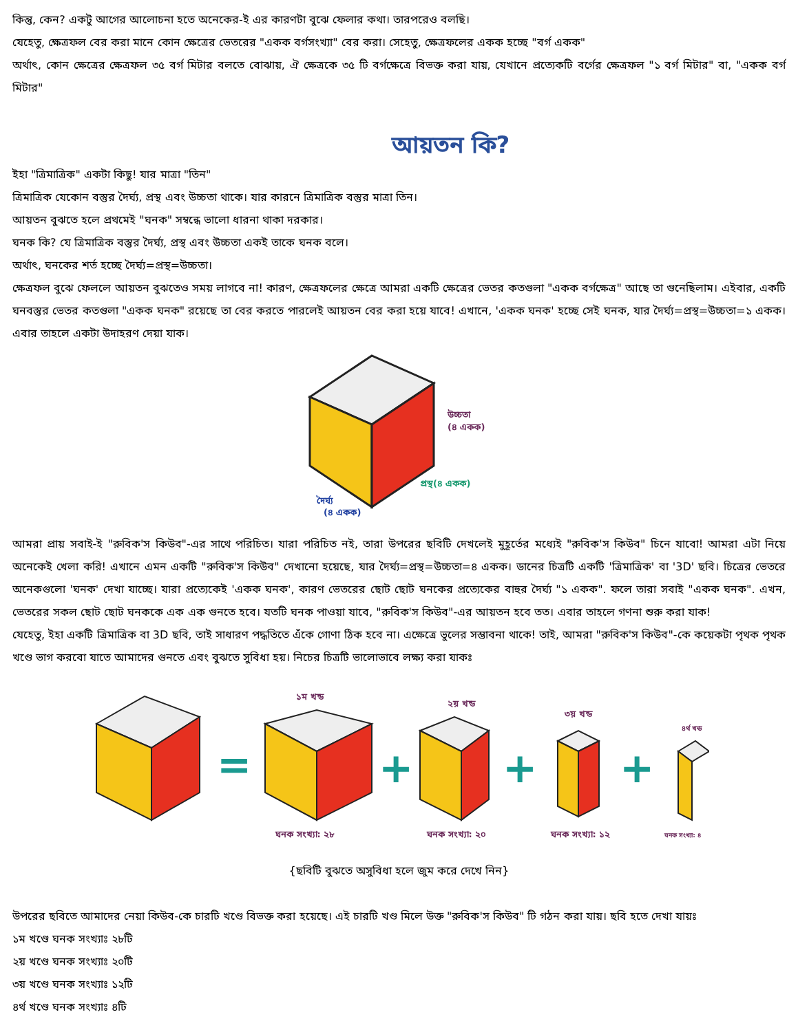কিন্তু, কেন? একটু আগের আলোচনা হতে অনেকের-ই এর কারণটা বুঝে ফেলার কথা। তারপরেও বলছি।
যেহেতু, ক্ষেত্রফল বের করা মানে কোন ক্ষেত্রের ভেতরের "একক বর্গসংখ্যা" বের করা। সেহেতু, ক্ষেত্রফলের একক হচ্ছে "বর্গ একক"
অর্থাৎ, কোন ক্ষেত্রের ক্ষেত্রফল ৩৫ বর্গ মিটার বলতে বোঝায়, ঐ ক্ষেত্রকে ৩৫ টি বর্গক্ষেত্রে বিভক্ত করা যায়, যেখানে প্রত্যেকটি বর্গের ক্ষেত্রফল "১ বর্গ মিটার" বা, "একক বর্গ মিটার"
আয়তন কি?
ইহা "ত্রিমাত্রিক" একটা কিছু! যার মাত্রা "তিন"
ত্রিমাত্রিক যেকোন বস্তুর দৈর্ঘ্য, প্রস্থ এবং উচ্চতা থাকে। যার কারনে ত্রিমাত্রিক বস্তুর মাত্রা তিন।
আয়তন বুঝতে হলে প্রথমেই "ঘনক" সম্বন্ধে ভালো ধারনা থাকা দরকার।
ঘনক কি? যে ত্রিমাত্রিক বস্তুর দৈর্ঘ্য, প্রস্থ এবং উচ্চতা একই তাকে ঘনক বলে।
অর্থাৎ, ঘনকের শর্ত হচ্ছে দৈর্ঘ্য=প্রস্থ=উচ্চতা।
ক্ষেত্রফল বুঝে ফেললে আয়তন বুঝতেও সময় লাগবে না! কারণ, ক্ষেত্রফলের ক্ষেত্রে আমরা একটি ক্ষেত্রের ভেতর কতগুলা "একক বর্গক্ষেত্র" আছে তা গুনেছিলাম। এইবার, একটি ঘনবস্তুর ভেতর কতগুলা "একক ঘনক" রয়েছে তা বের করতে পারলেই আয়তন বের করা হয়ে যাবে! এখানে, 'একক ঘনক' হচ্ছে সেই ঘনক, যার দৈর্ঘ্য=প্রস্থ=উচ্চতা=১ একক। এবার তাহলে একটা উদাহরণ দেয়া যাক।
উচ্চতা
(৪ একক)
প্রস্থ(৪ একক)
দৈর্ঘ্য
(৪ একক)
আমরা প্রায় সবাই-ই "রুবিক'স কিউব"-এর সাথে পরিচিত। যারা পরিচিত নই, তারা উপরের ছবিটি দেখলেই মুহূর্তের মধ্যেই "রুবিক'স কিউব" চিনে যাবো! আমরা এটা নিয়ে অনেকেই খেলা করি! এখানে এমন একটি "রুবিক'স কিউব" দেখানো হয়েছে, যার দৈর্ঘ্য=প্রস্থ=উচ্চতা=৪ একক। ডানের চিত্রটি একটি 'ত্রিমাত্রিক' বা '3D' ছবি। চিত্রের ভেতরে অনেকগুলো 'ঘনক' দেখা যাচ্ছে। যারা প্রত্যেকেই 'একক ঘনক', কারণ ভেতরের ছোট ছোট ঘনকের প্রত্যেকের বাহুর দৈর্ঘ্য "১ একক". ফলে তারা সবাই "একক ঘনক". এখন, ভেতরের সকল ছোট ছোট ঘনককে এক এক গুনতে হবে। যতটি ঘনক পাওয়া যাবে, "রুবিক'স কিউব"-এর আয়তন হবে তত। এবার তাহলে গণনা শুরু করা যাক!
যেহেতু, ইহা একটি ত্রিমাত্রিক বা 3D ছবি, তাই সাধারণ পদ্ধতিতে এঁকে গোণা ঠিক হবে না। এক্ষেত্রে ভুলের সম্ভাবনা থাকে! তাই, আমরা "রুবিক'স কিউব"-কে কয়েকটা পৃথক পৃথক খণ্ডে ভাগ করবো যাতে আমাদের গুনতে এবং বুঝতে সুবিধা হয়। নিচের চিত্রটি ভালোভাবে লক্ষ্য করা যাকঃ
=
+
+
+
১ম খন্ড
২য় খন্ড
৩য় খন্ড
৪র্থ খন্ড
ঘনক সংখ্যা: ২৮
ঘনক সংখ্যা: ২০
ঘনক সংখ্যা: ১২
ঘনক সংখ্যা: ৪
{ছবিটি বুঝতে অসুবিধা হলে জুম করে দেখে নিন}
উপরের ছবিতে আমাদের নেয়া কিউব-কে চারটি খণ্ডে বিভক্ত করা হয়েছে। এই চারটি খণ্ড মিলে উক্ত "রুবিক'স কিউব" টি গঠন করা যায়। ছবি হতে দেখা যায়ঃ
১ম খণ্ডে ঘনক সংখ্যাঃ ২৮টি
২য় খণ্ডে ঘনক সংখ্যাঃ ২০টি
৩য় খণ্ডে ঘনক সংখ্যাঃ ১২টি
৪র্থ খণ্ডে ঘনক সংখ্যাঃ ৪টি